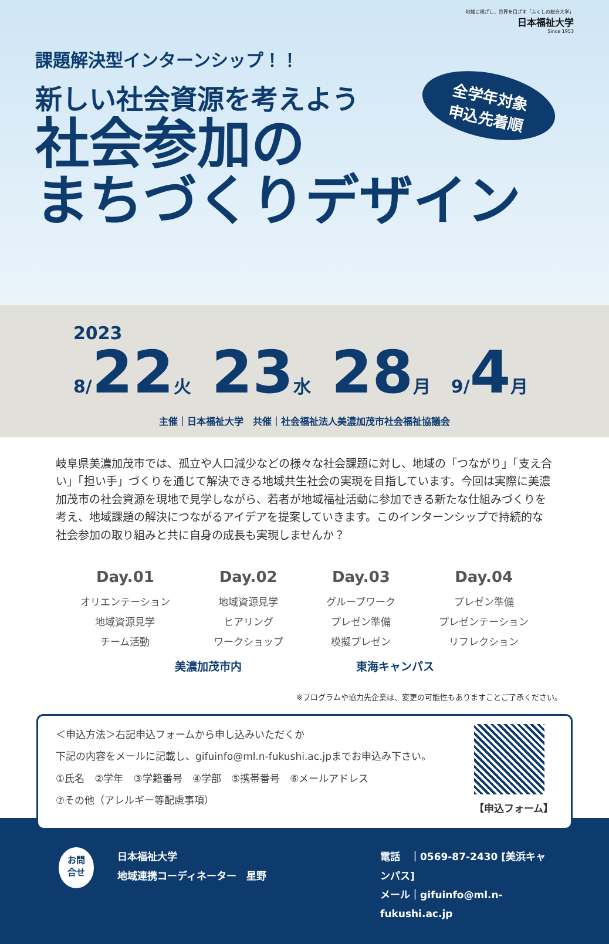地域に根ざし、世界を目ざす「ふくしの総合大学」
日本福祉大学
Since 1953
課題解決型インターンシップ！！
新しい社会資源を考えよう
社会参加の
まちづくりデザイン
全学年対象
申込先着順
2023
8/22火 23水 28月 9/4月
主催｜日本福祉大学　共催｜社会福祉法人美濃加茂市社会福祉協議会
岐阜県美濃加茂市では、孤立や人口減少などの様々な社会課題に対し、地域の「つながり」「支え合い」「担い手」づくりを通じて解決できる地域共生社会の実現を目指しています。今回は実際に美濃加茂市の社会資源を現地で見学しながら、若者が地域福祉活動に参加できる新たな仕組みづくりを考え、地域課題の解決につながるアイデアを提案していきます。このインターンシップで持続的な社会参加の取り組みと共に自身の成長も実現しませんか？
Day.01
オリエンテーション
地域資源見学
チーム活動
Day.02
地域資源見学
ヒアリング
ワークショップ
Day.03
グループワーク
プレゼン準備
模擬プレゼン
Day.04
プレゼン準備
プレゼンテーション
リフレクション
美濃加茂市内 東海キャンパス
※プログラムや協力先企業は、変更の可能性もありますことご了承ください。
＜申込方法＞右記申込フォームから申し込みいただくか
下記の内容をメールに記載し、gifuinfo@ml.n-fukushi.ac.jpまでお申込み下さい。
①氏名　②学年　③学籍番号　④学部　⑤携帯番号　⑥メールアドレス
⑦その他（アレルギー等配慮事項）
【申込フォーム】
お問
合せ
日本福祉大学
地域連携コーディネーター　星野
電話　｜0569-87-2430 [美浜キャンパス]
メール｜gifuinfo@ml.n-fukushi.ac.jp